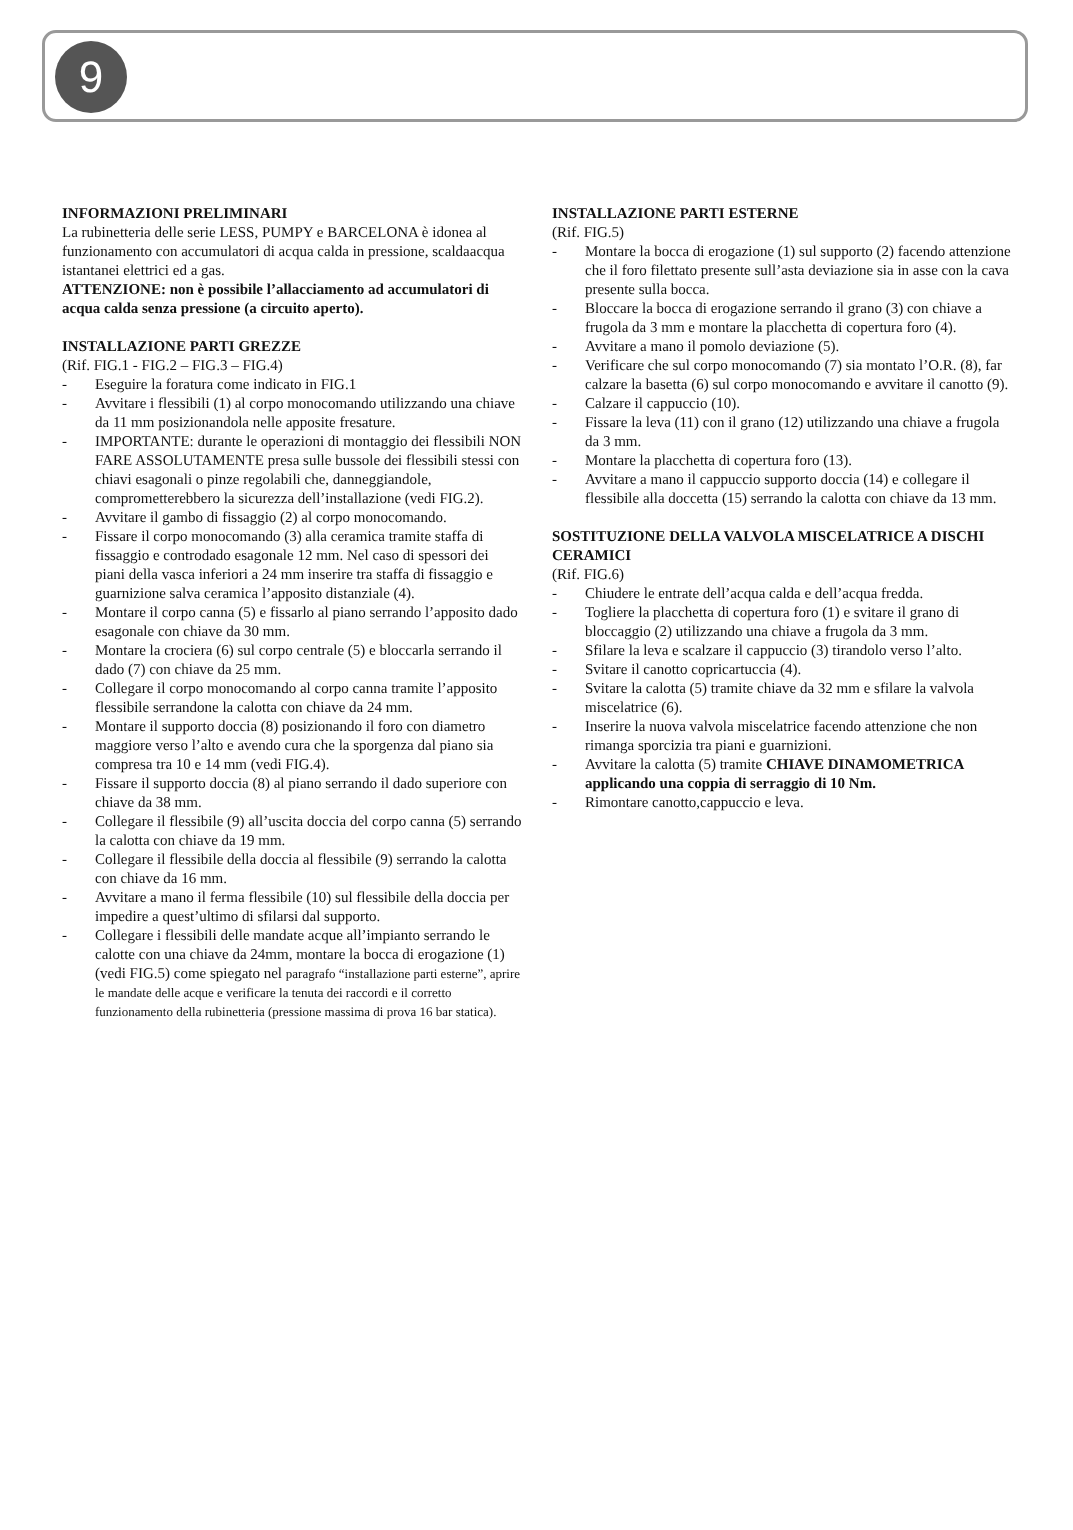9
INFORMAZIONI PRELIMINARI
La rubinetteria delle serie LESS, PUMPY e BARCELONA è idonea al funzionamento con accumulatori di acqua calda in pressione, scaldaacqua istantanei elettrici ed a gas.
ATTENZIONE: non è possibile l’allacciamento ad accumulatori di acqua calda senza pressione (a circuito aperto).
INSTALLAZIONE PARTI GREZZE
(Rif. FIG.1 - FIG.2 – FIG.3 – FIG.4)
- Eseguire la foratura come indicato in FIG.1
- Avvitare i flessibili (1) al corpo monocomando utilizzando una chiave da 11 mm posizionandola nelle apposite fresature.
- IMPORTANTE: durante le operazioni di montaggio dei flessibili NON FARE ASSOLUTAMENTE presa sulle bussole dei flessibili stessi con chiavi esagonali o pinze regolabili che, danneggiandole, comprometterebbero la sicurezza dell’installazione (vedi FIG.2).
- Avvitare il gambo di fissaggio (2) al corpo monocomando.
- Fissare il corpo monocomando (3) alla ceramica tramite staffa di fissaggio e controdado esagonale 12 mm. Nel caso di spessori dei piani della vasca inferiori a 24 mm inserire tra staffa di fissaggio e guarnizione salva ceramica l’apposito distanziale (4).
- Montare il corpo canna (5) e fissarlo al piano serrando l’apposito dado esagonale con chiave da 30 mm.
- Montare la crociera (6) sul corpo centrale (5) e bloccarla serrando il dado (7) con chiave da 25 mm.
- Collegare il corpo monocomando al corpo canna tramite l’apposito flessibile serrandone la calotta con chiave da 24 mm.
- Montare il supporto doccia (8) posizionando il foro con diametro maggiore verso l’alto e avendo cura che la sporgenza dal piano sia compresa tra 10 e 14 mm (vedi FIG.4).
- Fissare il supporto doccia (8) al piano serrando il dado superiore con chiave da 38 mm.
- Collegare il flessibile (9) all’uscita doccia del corpo canna (5) serrando la calotta con chiave da 19 mm.
- Collegare il flessibile della doccia al flessibile (9) serrando la calotta con chiave da 16 mm.
- Avvitare a mano il ferma flessibile (10) sul flessibile della doccia per impedire a quest’ultimo di sfilarsi dal supporto.
- Collegare i flessibili delle mandate acque all’impianto serrando le calotte con una chiave da 24mm, montare la bocca di erogazione (1) (vedi FIG.5) come spiegato nel paragrafo “installazione parti esterne”, aprire le mandate delle acque e verificare la tenuta dei raccordi e il corretto funzionamento della rubinetteria (pressione massima di prova 16 bar statica).
INSTALLAZIONE PARTI ESTERNE
(Rif. FIG.5)
- Montare la bocca di erogazione (1) sul supporto (2) facendo attenzione che il foro filettato presente sull’asta deviazione sia in asse con la cava presente sulla bocca.
- Bloccare la bocca di erogazione serrando il grano (3) con chiave a frugola da 3 mm e montare la placchetta di copertura foro (4).
- Avvitare a mano il pomolo deviazione (5).
- Verificare che sul corpo monocomando (7) sia montato l’O.R. (8), far calzare la basetta (6) sul corpo monocomando e avvitare il canotto (9).
- Calzare il cappuccio (10).
- Fissare la leva (11) con il grano (12) utilizzando una chiave a frugola da 3 mm.
- Montare la placchetta di copertura foro (13).
- Avvitare a mano il cappuccio supporto doccia (14) e collegare il flessibile alla doccetta (15) serrando la calotta con chiave da 13 mm.
SOSTITUZIONE DELLA VALVOLA MISCELATRICE A DISCHI CERAMICI
(Rif. FIG.6)
- Chiudere le entrate dell’acqua calda e dell’acqua fredda.
- Togliere la placchetta di copertura foro (1) e svitare il grano di bloccaggio (2) utilizzando una chiave a frugola da 3 mm.
- Sfilare la leva e scalzare il cappuccio (3) tirandolo verso l’alto.
- Svitare il canotto copricartuccia (4).
- Svitare la calotta (5) tramite chiave da 32 mm e sfilare la valvola miscelatrice (6).
- Inserire la nuova valvola miscelatrice facendo attenzione che non rimanga sporcizia tra piani e guarnizioni.
- Avvitare la calotta (5) tramite CHIAVE DINAMOMETRICA applicando una coppia di serraggio di 10 Nm.
- Rimontare canotto,cappuccio e leva.